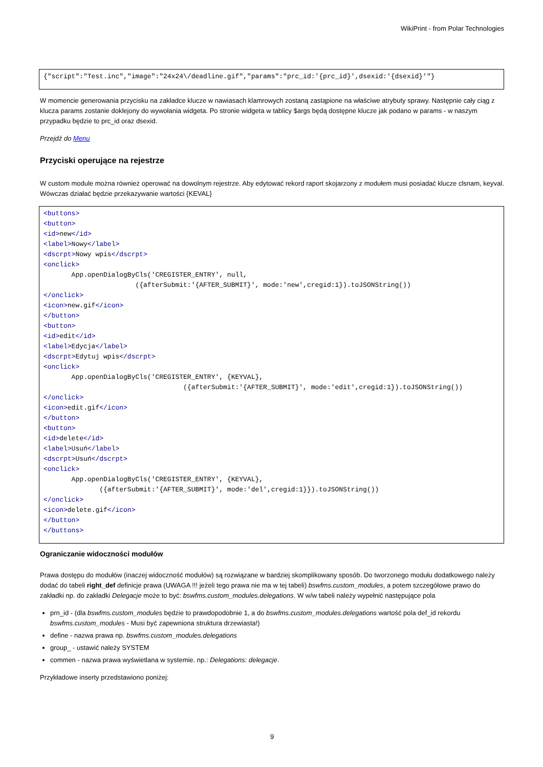WikiPrint - from Polar Technologies
{"script":"Test.inc","image":"24x24\/deadline.gif","params":"prc_id:'{prc_id}',dsexid:'{dsexid}'"}
W momencie generowania przycisku na zakładce klucze w nawiasach klamrowych zostaną zastąpione na właściwe atrybuty sprawy. Następnie cały ciąg z klucza params zostanie doklejony do wywołania widgeta. Po stronie widgeta w tablicy $args będą dostępne klucze jak podano w params - w naszym przypadku będzie to prc_id oraz dsexid.
Przejdź do Menu
Przyciski operujące na rejestrze
W custom module można również operować na dowolnym rejestrze. Aby edytować rekord raport skojarzony z modułem musi posiadać klucze clsnam, keyval. Wówczas działać będzie przekazywanie wartości {KEVAL}
<buttons>
<button>
<id>new</id>
<label>Nowy</label>
<dscrpt>Nowy wpis</dscrpt>
<onclick>
       App.openDialogByCls('CREGISTER_ENTRY', null,
                       ({afterSubmit:'{AFTER_SUBMIT}', mode:'new',cregid:1}).toJSONString())
</onclick>
<icon>new.gif</icon>
</button>
<button>
<id>edit</id>
<label>Edycja</label>
<dscrpt>Edytuj wpis</dscrpt>
<onclick>
       App.openDialogByCls('CREGISTER_ENTRY', {KEYVAL},
                                   ({afterSubmit:'{AFTER_SUBMIT}', mode:'edit',cregid:1}).toJSONString())
</onclick>
<icon>edit.gif</icon>
</button>
<button>
<id>delete</id>
<label>Usuń</label>
<dscrpt>Usuń</dscrpt>
<onclick>
       App.openDialogByCls('CREGISTER_ENTRY', {KEYVAL},
              ({afterSubmit:'{AFTER_SUBMIT}', mode:'del',cregid:1}}).toJSONString())
</onclick>
<icon>delete.gif</icon>
</button>
</buttons>
Ograniczanie widoczności modułów
Prawa dostępu do modułów (inaczej widoczność modułów) są rozwiązane w bardziej skomplikowany sposób. Do tworzonego modułu dodatkowego należy dodać do tabeli right_def definicje prawa (UWAGA !!! jeżeli tego prawa nie ma w tej tabeli) bswfms.custom_modules, a potem szczegółowe prawo do zakładki np. do zakładki Delegacje może to być: bswfms.custom_modules.delegations. W w/w tabeli należy wypełnić następujące pola
prn_id - (dla bswfms.custom_modules będzie to prawdopodobnie 1, a do bswfms.custom_modules.delegations wartość pola def_id rekordu bswfms.custom_modules - Musi być zapewniona struktura drzewiasta!)
define - nazwa prawa np. bswfms.custom_modules.delegations
group_ - ustawić należy SYSTEM
commen - nazwa prawa wyświetlana w systemie. np.: Delegations: delegacje.
Przykładowe inserty przedstawiono poniżej:
9